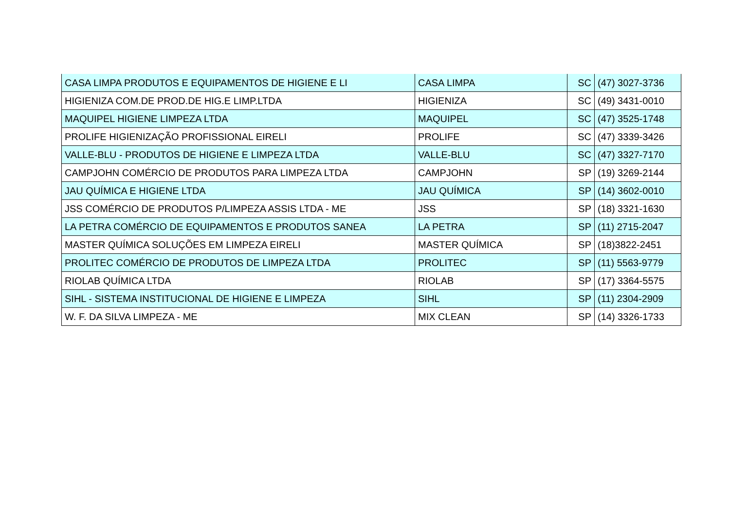| CASA LIMPA PRODUTOS E EQUIPAMENTOS DE HIGIENE E LI | CASA LIMPA | SC | (47) 3027-3736 |
| HIGIENIZA COM.DE PROD.DE HIG.E LIMP.LTDA | HIGIENIZA | SC | (49) 3431-0010 |
| MAQUIPEL HIGIENE LIMPEZA LTDA | MAQUIPEL | SC | (47) 3525-1748 |
| PROLIFE HIGIENIZAÇÃO PROFISSIONAL EIRELI | PROLIFE | SC | (47) 3339-3426 |
| VALLE-BLU - PRODUTOS DE HIGIENE E LIMPEZA LTDA | VALLE-BLU | SC | (47) 3327-7170 |
| CAMPJOHN COMÉRCIO DE PRODUTOS PARA LIMPEZA LTDA | CAMPJOHN | SP | (19) 3269-2144 |
| JAU QUÍMICA E HIGIENE LTDA | JAU QUÍMICA | SP | (14) 3602-0010 |
| JSS COMÉRCIO DE PRODUTOS P/LIMPEZA ASSIS LTDA - ME | JSS | SP | (18) 3321-1630 |
| LA PETRA COMÉRCIO DE EQUIPAMENTOS E PRODUTOS SANEA | LA PETRA | SP | (11) 2715-2047 |
| MASTER QUÍMICA SOLUÇÕES EM LIMPEZA EIRELI | MASTER QUÍMICA | SP | (18)3822-2451 |
| PROLITEC COMÉRCIO DE PRODUTOS DE LIMPEZA LTDA | PROLITEC | SP | (11) 5563-9779 |
| RIOLAB QUÍMICA LTDA | RIOLAB | SP | (17) 3364-5575 |
| SIHL - SISTEMA INSTITUCIONAL DE HIGIENE E LIMPEZA | SIHL | SP | (11) 2304-2909 |
| W. F. DA SILVA LIMPEZA - ME | MIX CLEAN | SP | (14) 3326-1733 |